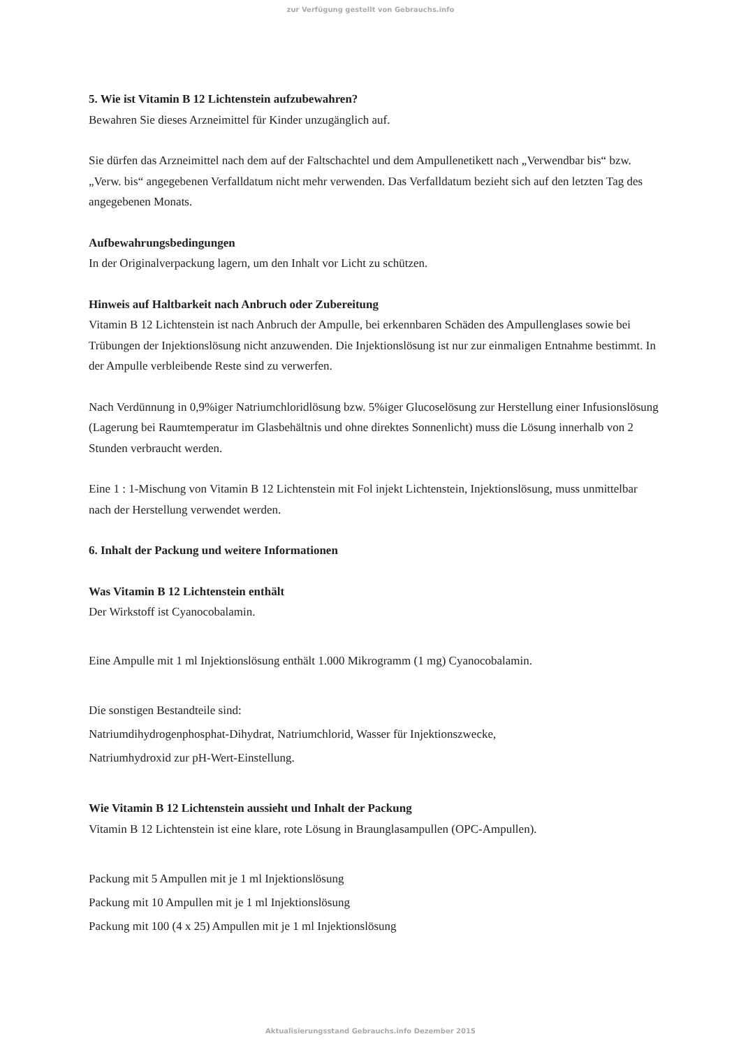zur Verfügung gestellt von Gebrauchs.info
5. Wie ist Vitamin B 12 Lichtenstein aufzubewahren?
Bewahren Sie dieses Arzneimittel für Kinder unzugänglich auf.
Sie dürfen das Arzneimittel nach dem auf der Faltschachtel und dem Ampullenetikett nach „Verwendbar bis“ bzw. „Verw. bis“ angegebenen Verfalldatum nicht mehr verwenden. Das Verfalldatum bezieht sich auf den letzten Tag des angegebenen Monats.
Aufbewahrungsbedingungen
In der Originalverpackung lagern, um den Inhalt vor Licht zu schützen.
Hinweis auf Haltbarkeit nach Anbruch oder Zubereitung
Vitamin B 12 Lichtenstein ist nach Anbruch der Ampulle, bei erkennbaren Schäden des Ampullenglases sowie bei Trübungen der Injektionslösung nicht anzuwenden. Die Injektionslösung ist nur zur einmaligen Entnahme bestimmt. In der Ampulle verbleibende Reste sind zu verwerfen.
Nach Verdünnung in 0,9%iger Natriumchloridlösung bzw. 5%iger Glucoselösung zur Herstellung einer Infusionslösung (Lagerung bei Raumtemperatur im Glasbehältnis und ohne direktes Sonnenlicht) muss die Lösung innerhalb von 2 Stunden verbraucht werden.
Eine 1 : 1-Mischung von Vitamin B 12 Lichtenstein mit Fol injekt Lichtenstein, Injektionslösung, muss unmittelbar nach der Herstellung verwendet werden.
6. Inhalt der Packung und weitere Informationen
Was Vitamin B 12 Lichtenstein enthält
Der Wirkstoff ist Cyanocobalamin.
Eine Ampulle mit 1 ml Injektionslösung enthält 1.000 Mikrogramm (1 mg) Cyanocobalamin.
Die sonstigen Bestandteile sind:
Natriumdihydrogenphosphat-Dihydrat, Natriumchlorid, Wasser für Injektionszwecke,
Natriumhydroxid zur pH-Wert-Einstellung.
Wie Vitamin B 12 Lichtenstein aussieht und Inhalt der Packung
Vitamin B 12 Lichtenstein ist eine klare, rote Lösung in Braunglasampullen (OPC-Ampullen).
Packung mit 5 Ampullen mit je 1 ml Injektionslösung
Packung mit 10 Ampullen mit je 1 ml Injektionslösung
Packung mit 100 (4 x 25) Ampullen mit je 1 ml Injektionslösung
Aktualisierungsstand Gebrauchs.info Dezember 2015